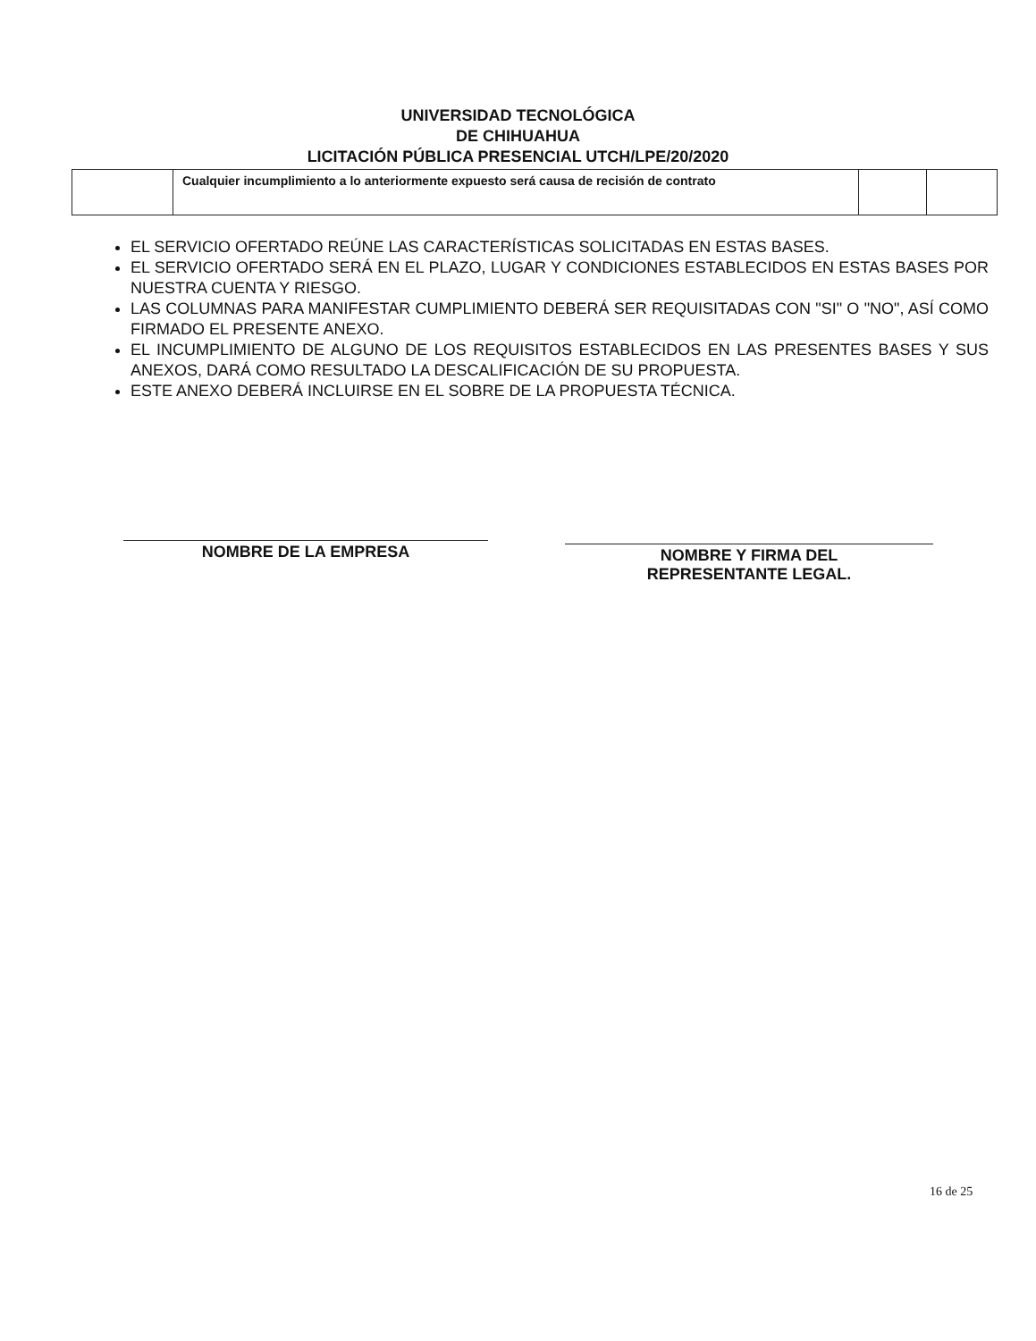UNIVERSIDAD TECNOLÓGICA
DE CHIHUAHUA
LICITACIÓN PÚBLICA PRESENCIAL UTCH/LPE/20/2020
| | Cualquier incumplimiento a lo anteriormente expuesto será causa de recisión de contrato | | |
EL SERVICIO OFERTADO REÚNE LAS CARACTERÍSTICAS SOLICITADAS EN ESTAS BASES.
EL SERVICIO OFERTADO SERÁ EN EL PLAZO, LUGAR Y CONDICIONES ESTABLECIDOS EN ESTAS BASES POR NUESTRA CUENTA Y RIESGO.
LAS COLUMNAS PARA MANIFESTAR CUMPLIMIENTO DEBERÁ SER REQUISITADAS CON "SI" O "NO", ASÍ COMO FIRMADO EL PRESENTE ANEXO.
EL INCUMPLIMIENTO DE ALGUNO DE LOS REQUISITOS ESTABLECIDOS EN LAS PRESENTES BASES Y SUS ANEXOS, DARÁ COMO RESULTADO LA DESCALIFICACIÓN DE SU PROPUESTA.
ESTE ANEXO DEBERÁ INCLUIRSE EN EL SOBRE DE LA PROPUESTA TÉCNICA.
NOMBRE DE LA EMPRESA
NOMBRE Y FIRMA DEL
REPRESENTANTE LEGAL.
16 de 25